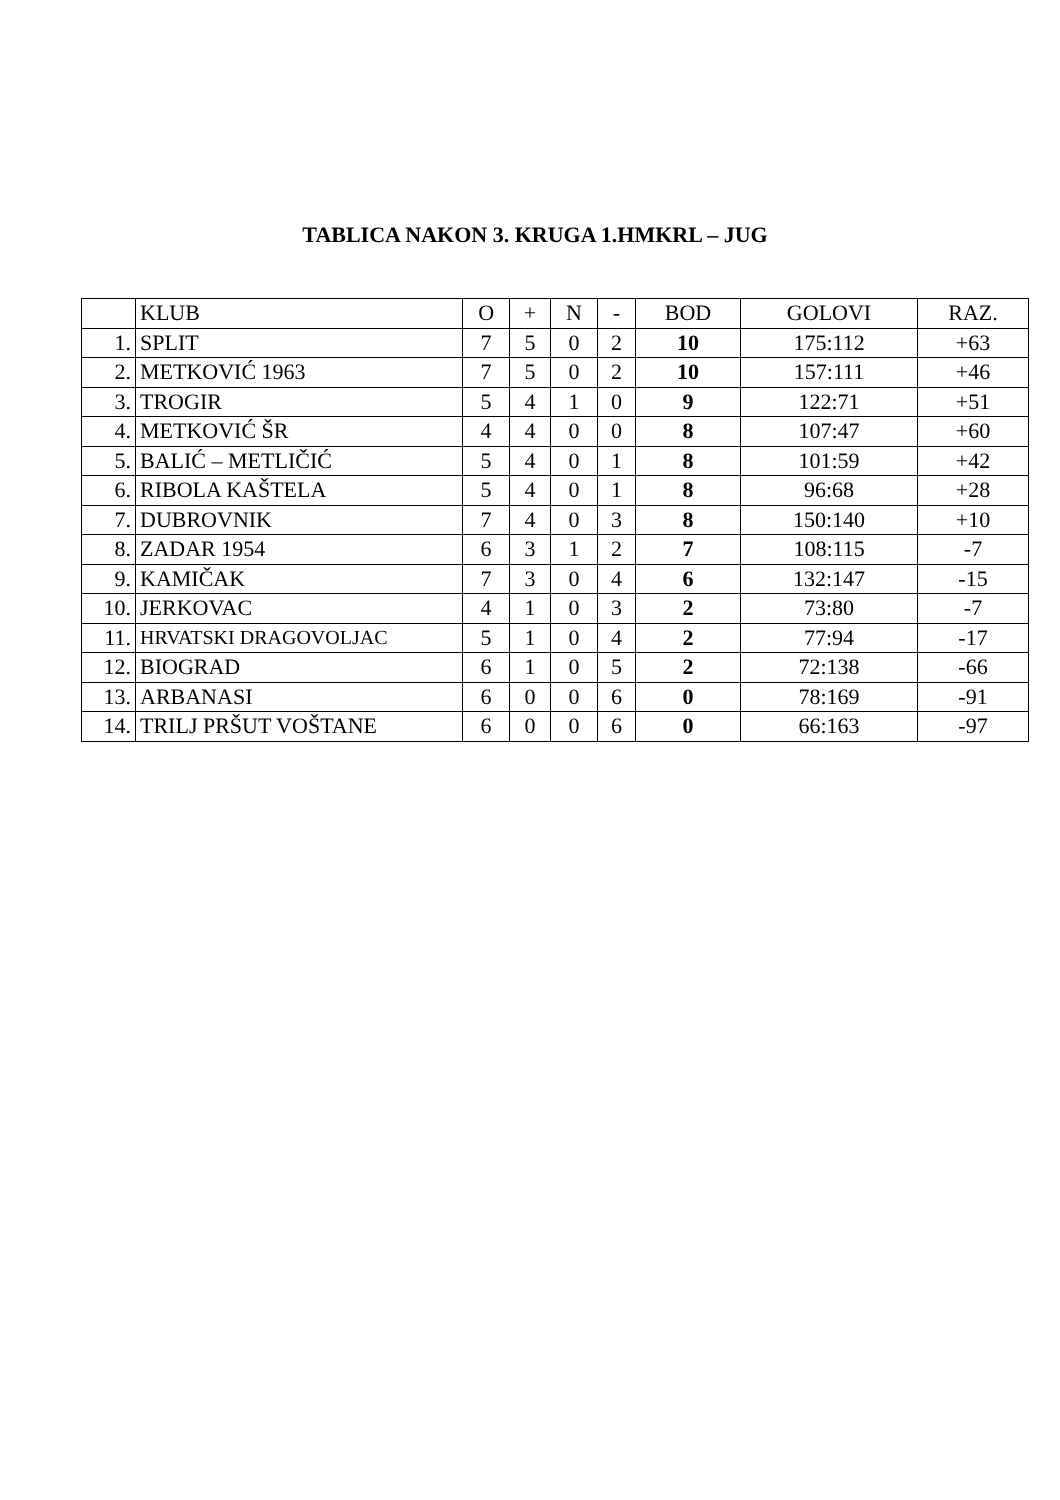TABLICA NAKON 3. KRUGA 1.HMKRL – JUG
| | KLUB | O | + | N | - | BOD | GOLOVI | RAZ. |
| --- | --- | --- | --- | --- | --- | --- | --- | --- |
| 1. | SPLIT | 7 | 5 | 0 | 2 | 10 | 175:112 | +63 |
| 2. | METKOVIĆ 1963 | 7 | 5 | 0 | 2 | 10 | 157:111 | +46 |
| 3. | TROGIR | 5 | 4 | 1 | 0 | 9 | 122:71 | +51 |
| 4. | METKOVIĆ ŠR | 4 | 4 | 0 | 0 | 8 | 107:47 | +60 |
| 5. | BALIĆ – METLIČIĆ | 5 | 4 | 0 | 1 | 8 | 101:59 | +42 |
| 6. | RIBOLA KAŠTELA | 5 | 4 | 0 | 1 | 8 | 96:68 | +28 |
| 7. | DUBROVNIK | 7 | 4 | 0 | 3 | 8 | 150:140 | +10 |
| 8. | ZADAR 1954 | 6 | 3 | 1 | 2 | 7 | 108:115 | -7 |
| 9. | KAMIČAK | 7 | 3 | 0 | 4 | 6 | 132:147 | -15 |
| 10. | JERKOVAC | 4 | 1 | 0 | 3 | 2 | 73:80 | -7 |
| 11. | HRVATSKI DRAGOVOLJAC | 5 | 1 | 0 | 4 | 2 | 77:94 | -17 |
| 12. | BIOGRAD | 6 | 1 | 0 | 5 | 2 | 72:138 | -66 |
| 13. | ARBANASI | 6 | 0 | 0 | 6 | 0 | 78:169 | -91 |
| 14. | TRILJ PRŠUT VOŠTANE | 6 | 0 | 0 | 6 | 0 | 66:163 | -97 |